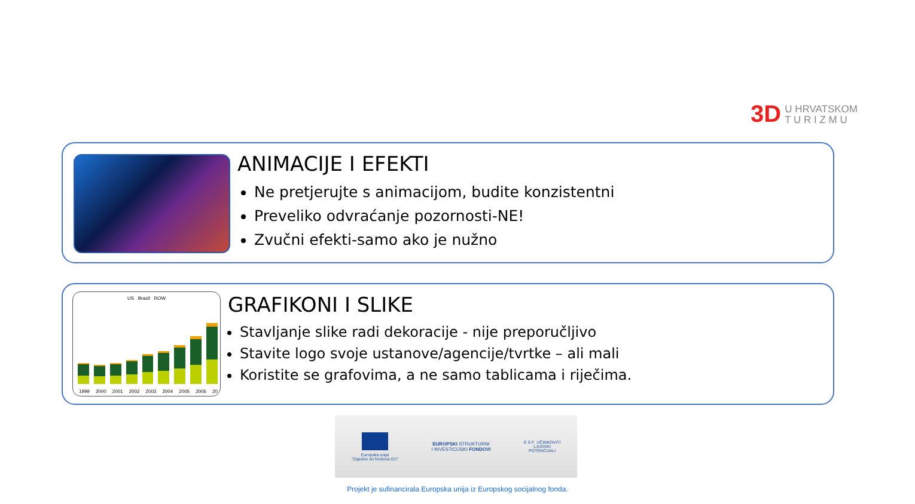3D U HRVATSKOM
T U R I Z M U
ANIMACIJE I EFEKTI
Ne pretjerujte s animacijom, budite konzistentni
Preveliko odvraćanje pozornosti-NE!
Zvučni efekti-samo ako je nužno
US Brazil ROW
1999 2000 2001 2002 2003 2004 2005 2006 20
GRAFIKONI I SLIKE
Stavljanje slike radi dekoracije - nije preporučljivo
Stavite logo svoje ustanove/agencije/tvrtke – ali mali
Koristite se grafovima, a ne samo tablicama i riječima.
Europska unija
"Zajedno do fondova EU"
EUROPSKI STRUKTURNI
I INVESTICIJSKI FONDOVI
E S F UČINKOVITI
LJUDSKI
POTENCIJALI
Projekt je sufinancirala Europska unija iz Europskog socijalnog fonda.